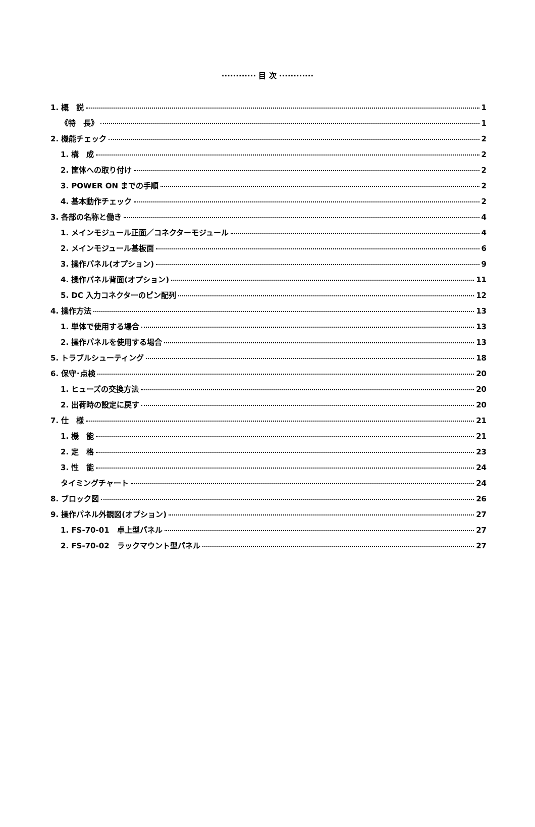············ 目 次 ············
1. 概　説 1
《特　長》 1
2. 機能チェック 2
1. 構　成 2
2. 筐体への取り付け 2
3. POWER ON までの手順 2
4. 基本動作チェック 2
3. 各部の名称と働き 4
1. メインモジュール正面／コネクターモジュール 4
2. メインモジュール基板面 6
3. 操作パネル(オプション) 9
4. 操作パネル背面(オプション) 11
5. DC 入力コネクターのピン配列 12
4. 操作方法 13
1. 単体で使用する場合 13
2. 操作パネルを使用する場合 13
5. トラブルシューティング 18
6. 保守･点検 20
1. ヒューズの交換方法 20
2. 出荷時の設定に戻す 20
7. 仕　様 21
1. 機　能 21
2. 定　格 23
3. 性　能 24
タイミングチャート 24
8. ブロック図 26
9. 操作パネル外観図(オプション) 27
1. FS-70-01　卓上型パネル 27
2. FS-70-02　ラックマウント型パネル 27